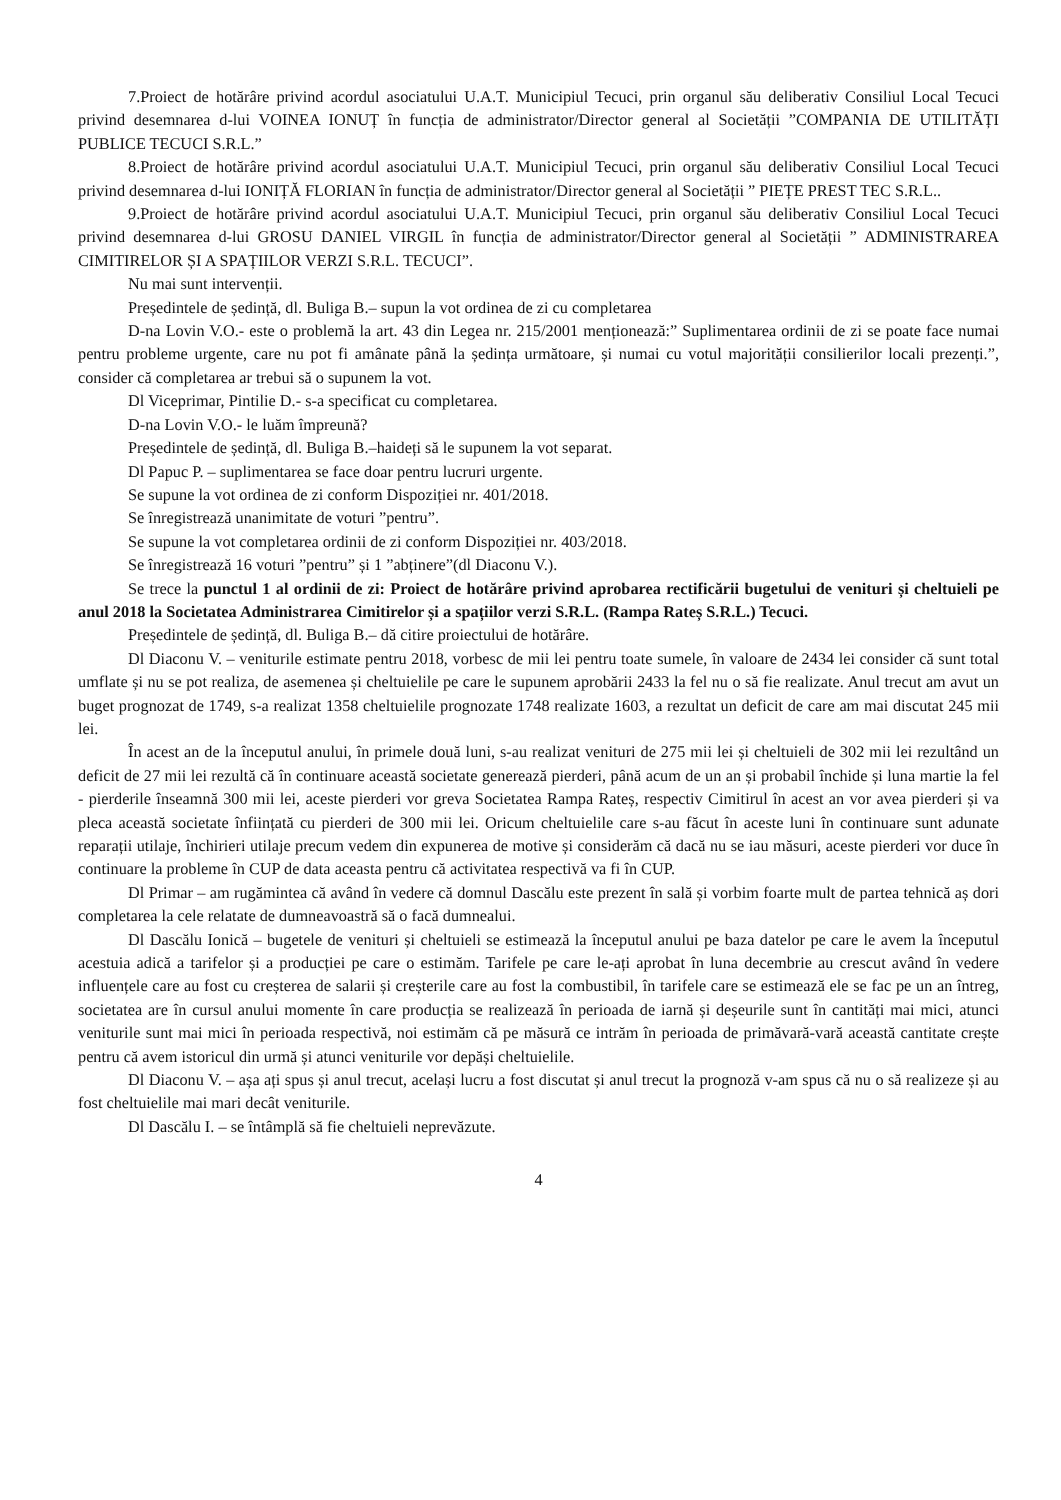7.Proiect de hotărâre privind acordul asociatului U.A.T. Municipiul Tecuci, prin organul său deliberativ Consiliul Local Tecuci privind desemnarea d-lui VOINEA IONUȚ în funcția de administrator/Director general al Societății ”COMPANIA DE UTILITĂȚI PUBLICE TECUCI S.R.L.”
8.Proiect de hotărâre privind acordul asociatului U.A.T. Municipiul Tecuci, prin organul său deliberativ Consiliul Local Tecuci privind desemnarea d-lui IONIȚĂ FLORIAN în funcția de administrator/Director general al Societății ” PIEȚE PREST TEC S.R.L..
9.Proiect de hotărâre privind acordul asociatului U.A.T. Municipiul Tecuci, prin organul său deliberativ Consiliul Local Tecuci privind desemnarea d-lui GROSU DANIEL VIRGIL în funcția de administrator/Director general al Societății ” ADMINISTRAREA CIMITIRELOR ȘI A SPAȚIILOR VERZI S.R.L. TECUCI”.
Nu mai sunt intervenții.
Președintele de ședință, dl. Buliga B.– supun la vot ordinea de zi cu completarea
D-na Lovin V.O.- este o problemă la art. 43 din Legea nr. 215/2001 menționează:” Suplimentarea ordinii de zi se poate face numai pentru probleme urgente, care nu pot fi amânate până la ședința următoare, și numai cu votul majorității consilierilor locali prezenți.”, consider că completarea ar trebui să o supunem la vot.
Dl Viceprimar, Pintilie D.- s-a specificat cu completarea.
D-na Lovin V.O.- le luăm împreună?
Președintele de ședință, dl. Buliga B.–haideți să le supunem la vot separat.
Dl Papuc P. – suplimentarea se face doar pentru lucruri urgente.
Se supune la vot ordinea de zi conform Dispoziției nr. 401/2018.
Se înregistrează unanimitate de voturi ”pentru”.
Se supune la vot completarea ordinii de zi conform Dispoziției nr. 403/2018.
Se înregistrează 16 voturi ”pentru” și 1 ”abținere”(dl Diaconu V.).
Se trece la punctul 1 al ordinii de zi: Proiect de hotărâre privind aprobarea rectificării bugetului de venituri și cheltuieli pe anul 2018 la Societatea Administrarea Cimitirelor și a spațiilor verzi S.R.L. (Rampa Rateș S.R.L.) Tecuci.
Președintele de ședință, dl. Buliga B.– dă citire proiectului de hotărâre.
Dl Diaconu V. – veniturile estimate pentru 2018, vorbesc de mii lei pentru toate sumele, în valoare de 2434 lei consider că sunt total umflate și nu se pot realiza, de asemenea și cheltuielile pe care le supunem aprobării 2433 la fel nu o să fie realizate. Anul trecut am avut un buget prognozat de 1749, s-a realizat 1358 cheltuielile prognozate 1748 realizate 1603, a rezultat un deficit de care am mai discutat 245 mii lei.
În acest an de la începutul anului, în primele două luni, s-au realizat venituri de 275 mii lei și cheltuieli de 302 mii lei rezultând un deficit de 27 mii lei rezultă că în continuare această societate generează pierderi, până acum de un an și probabil închide și luna martie la fel - pierderile înseamnă 300 mii lei, aceste pierderi vor greva Societatea Rampa Rateș, respectiv Cimitirul în acest an vor avea pierderi și va pleca această societate înființată cu pierderi de 300 mii lei. Oricum cheltuielile care s-au făcut în aceste luni în continuare sunt adunate reparații utilaje, închirieri utilaje precum vedem din expunerea de motive și considerăm că dacă nu se iau măsuri, aceste pierderi vor duce în continuare la probleme în CUP de data aceasta pentru că activitatea respectivă va fi în CUP.
Dl Primar – am rugămintea că având în vedere că domnul Dascălu este prezent în sală și vorbim foarte mult de partea tehnică aș dori completarea la cele relatate de dumneavoastră să o facă dumnealui.
Dl Dascălu Ionică – bugetele de venituri și cheltuieli se estimează la începutul anului pe baza datelor pe care le avem la începutul acestuia adică a tarifelor și a producției pe care o estimăm. Tarifele pe care le-ați aprobat în luna decembrie au crescut având în vedere influențele care au fost cu creșterea de salarii și creșterile care au fost la combustibil, în tarifele care se estimează ele se fac pe un an întreg, societatea are în cursul anului momente în care producția se realizează în perioada de iarnă și deșeurile sunt în cantități mai mici, atunci veniturile sunt mai mici în perioada respectivă, noi estimăm că pe măsură ce intrăm în perioada de primăvară-vară această cantitate crește pentru că avem istoricul din urmă și atunci veniturile vor depăși cheltuielile.
Dl Diaconu V. – așa ați spus și anul trecut, același lucru a fost discutat și anul trecut la prognoză v-am spus că nu o să realizeze și au fost cheltuielile mai mari decât veniturile.
Dl Dascălu I. – se întâmplă să fie cheltuieli neprevăzute.
4